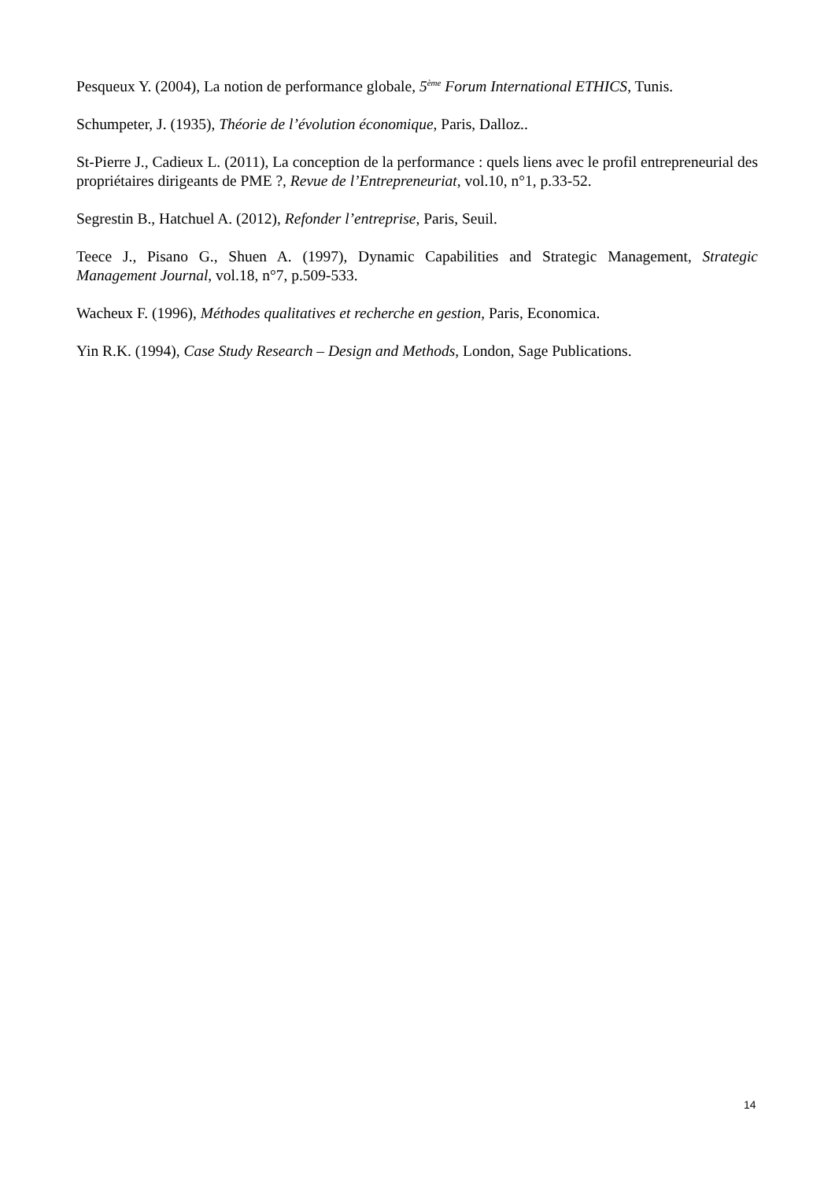Pesqueux Y. (2004), La notion de performance globale, 5<sup>ème</sup> Forum International ETHICS, Tunis.
Schumpeter, J. (1935), Théorie de l’évolution économique, Paris, Dalloz..
St-Pierre J., Cadieux L. (2011), La conception de la performance : quels liens avec le profil entrepreneurial des propriétaires dirigeants de PME ?, Revue de l’Entrepreneuriat, vol.10, n°1, p.33-52.
Segrestin B., Hatchuel A. (2012), Refonder l’entreprise, Paris, Seuil.
Teece J., Pisano G., Shuen A. (1997), Dynamic Capabilities and Strategic Management, Strategic Management Journal, vol.18, n°7, p.509-533.
Wacheux F. (1996), Méthodes qualitatives et recherche en gestion, Paris, Economica.
Yin R.K. (1994), Case Study Research – Design and Methods, London, Sage Publications.
14